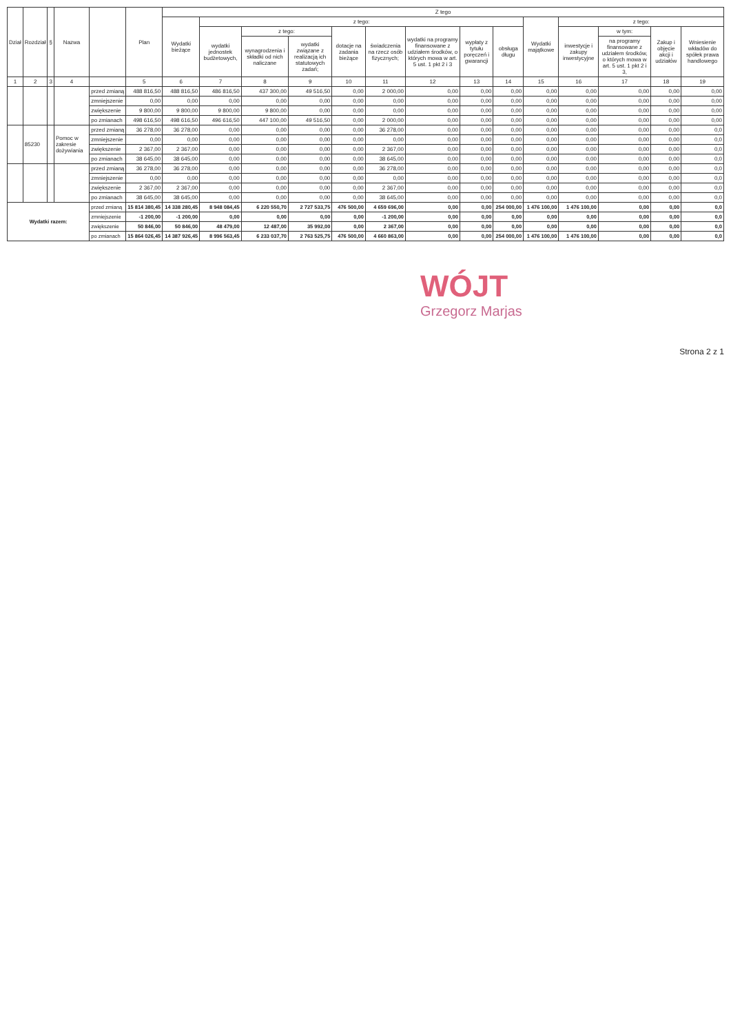| Dział | Rozdział | § | Nazwa | | Plan | Z tego | | | | | | | | | | | | | |
| --- | --- | --- | --- | --- | --- | --- | --- | --- | --- | --- | --- | --- | --- | --- | --- | --- | --- | --- | --- |
| | | | | | | Wydatki bieżące | z tego: | | | | | | | | Wydatki majątkowe | z tego: | | | |
| | | | | | | | wydatki jednostek budżetowych, | z tego: | | dotacje na zadania bieżące | świadczenia na rzecz osób fizycznych; | wydatki na programy finansowane z udziałem środków, o których mowa w art. 5 ust. 1 pkt 2 i 3 | wypłaty z tytułu poręczeń i gwarancji | obsługa długu | | inwestycje i zakupy inwestycyjne | w tym: | Zakup i objęcie akcji i udziałów | Wniesienie wkładów do spółek prawa handlowego |
| | | | | | | | | wynagrodzenia i składki od nich naliczane | wydatki związane z realizacją ich statutowych zadań; | | | | | | | | na programy finansowane z udziałem środków, o których mowa w art. 5 ust. 1 pkt 2 i 3, | | |
| 1 | 2 | 3 | 4 | | 5 | 6 | 7 | 8 | 9 | 10 | 11 | 12 | 13 | 14 | 15 | 16 | 17 | 18 | 19 |
| | | | | przed zmianą | 488 816,50 | 488 816,50 | 486 816,50 | 437 300,00 | 49 516,50 | 0,00 | 2 000,00 | 0,00 | 0,00 | 0,00 | 0,00 | 0,00 | 0,00 | 0,00 | 0,00 |
| | | | | zmniejszenie | 0,00 | 0,00 | 0,00 | 0,00 | 0,00 | 0,00 | 0,00 | 0,00 | 0,00 | 0,00 | 0,00 | 0,00 | 0,00 | 0,00 | 0,00 |
| | | | | zwiększenie | 9 800,00 | 9 800,00 | 9 800,00 | 9 800,00 | 0,00 | 0,00 | 0,00 | 0,00 | 0,00 | 0,00 | 0,00 | 0,00 | 0,00 | 0,00 | 0,00 |
| | | | | po zmianach | 498 616,50 | 498 616,50 | 496 616,50 | 447 100,00 | 49 516,50 | 0,00 | 2 000,00 | 0,00 | 0,00 | 0,00 | 0,00 | 0,00 | 0,00 | 0,00 | 0,00 |
| | 85230 | | Pomoc w zakresie dożywiania | przed zmianą | 36 278,00 | 36 278,00 | 0,00 | 0,00 | 0,00 | 0,00 | 36 278,00 | 0,00 | 0,00 | 0,00 | 0,00 | 0,00 | 0,00 | 0,00 | 0,0 |
| | | | | zmniejszenie | 0,00 | 0,00 | 0,00 | 0,00 | 0,00 | 0,00 | 0,00 | 0,00 | 0,00 | 0,00 | 0,00 | 0,00 | 0,00 | 0,00 | 0,0 |
| | | | | zwiększenie | 2 367,00 | 2 367,00 | 0,00 | 0,00 | 0,00 | 0,00 | 2 367,00 | 0,00 | 0,00 | 0,00 | 0,00 | 0,00 | 0,00 | 0,00 | 0,0 |
| | | | | po zmianach | 38 645,00 | 38 645,00 | 0,00 | 0,00 | 0,00 | 0,00 | 38 645,00 | 0,00 | 0,00 | 0,00 | 0,00 | 0,00 | 0,00 | 0,00 | 0,0 |
| | | | | przed zmianą | 36 278,00 | 36 278,00 | 0,00 | 0,00 | 0,00 | 0,00 | 36 278,00 | 0,00 | 0,00 | 0,00 | 0,00 | 0,00 | 0,00 | 0,00 | 0,0 |
| | | | | zmniejszenie | 0,00 | 0,00 | 0,00 | 0,00 | 0,00 | 0,00 | 0,00 | 0,00 | 0,00 | 0,00 | 0,00 | 0,00 | 0,00 | 0,00 | 0,0 |
| | | | | zwiększenie | 2 367,00 | 2 367,00 | 0,00 | 0,00 | 0,00 | 0,00 | 2 367,00 | 0,00 | 0,00 | 0,00 | 0,00 | 0,00 | 0,00 | 0,00 | 0,0 |
| | | | | po zmianach | 38 645,00 | 38 645,00 | 0,00 | 0,00 | 0,00 | 0,00 | 38 645,00 | 0,00 | 0,00 | 0,00 | 0,00 | 0,00 | 0,00 | 0,00 | 0,0 |
| Wydatki razem: | | | | przed zmianą | 15 814 380,45 | 14 338 280,45 | 8 948 084,45 | 6 220 550,70 | 2 727 533,75 | 476 500,00 | 4 659 696,00 | 0,00 | 0,00 | 254 000,00 | 1 476 100,00 | 1 476 100,00 | 0,00 | 0,00 | 0,0 |
| | | | | zmniejszenie | -1 200,00 | -1 200,00 | 0,00 | 0,00 | 0,00 | 0,00 | -1 200,00 | 0,00 | 0,00 | 0,00 | 0,00 | 0,00 | 0,00 | 0,00 | 0,0 |
| | | | | zwiększenie | 50 846,00 | 50 846,00 | 48 479,00 | 12 487,00 | 35 992,00 | 0,00 | 2 367,00 | 0,00 | 0,00 | 0,00 | 0,00 | 0,00 | 0,00 | 0,00 | 0,0 |
| | | | | po zmianach | 15 864 026,45 | 14 387 926,45 | 8 996 563,45 | 6 233 037,70 | 2 763 525,75 | 476 500,00 | 4 660 863,00 | 0,00 | 0,00 | 254 000,00 | 1 476 100,00 | 1 476 100,00 | 0,00 | 0,00 | 0,0 |
WÓJT
Grzegorz Marjas
Strona 2 z 1